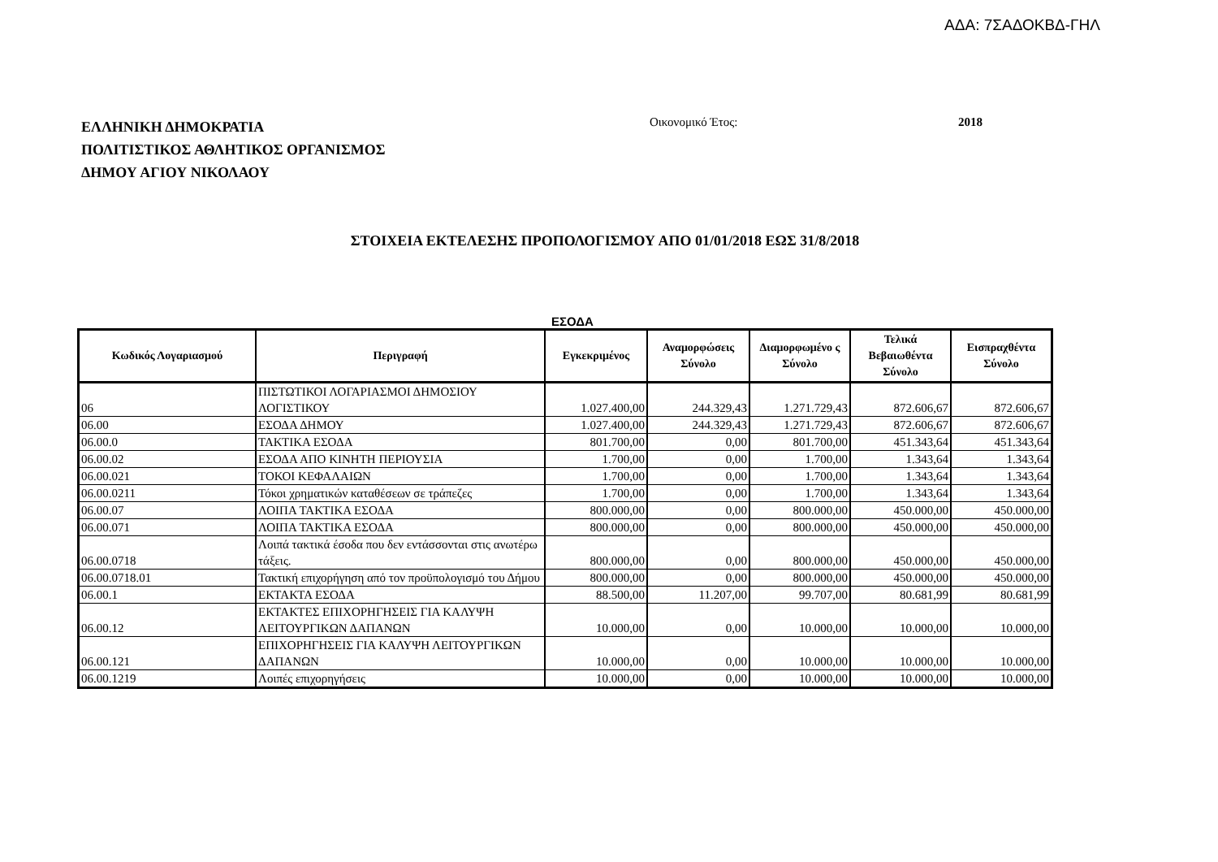ΑΔΑ: 7ΣΑΔΟΚΒΔ-ΓΗΛ
ΕΛΛΗΝΙΚΗ ΔΗΜΟΚΡΑΤΙΑ
ΠΟΛΙΤΙΣΤΙΚΟΣ ΑΘΛΗΤΙΚΟΣ ΟΡΓΑΝΙΣΜΟΣ
ΔΗΜΟΥ ΑΓΙΟΥ ΝΙΚΟΛΑΟΥ
Οικονομικό Έτος: 2018
ΣΤΟΙΧΕΙΑ ΕΚΤΕΛΕΣΗΣ ΠΡΟΠΟΛΟΓΙΣΜΟΥ ΑΠΟ 01/01/2018 ΕΩΣ 31/8/2018
ΕΣΟΔΑ
| Κωδικός Λογαριασμού | Περιγραφή | Εγκεκριμένος | Αναμορφώσεις Σύνολο | Διαμορφωμένο ς Σύνολο | Τελικά Βεβαιωθέντα Σύνολο | Εισπραχθέντα Σύνολο |
| --- | --- | --- | --- | --- | --- | --- |
| 06 | ΠΙΣΤΩΤΙΚΟΙ ΛΟΓΑΡΙΑΣΜΟΙ ΔΗΜΟΣΙΟΥ ΛΟΓΙΣΤΙΚΟΥ | 1.027.400,00 | 244.329,43 | 1.271.729,43 | 872.606,67 | 872.606,67 |
| 06.00 | ΕΣΟΔΑ ΔΗΜΟΥ | 1.027.400,00 | 244.329,43 | 1.271.729,43 | 872.606,67 | 872.606,67 |
| 06.00.0 | ΤΑΚΤΙΚΑ ΕΣΟΔΑ | 801.700,00 | 0,00 | 801.700,00 | 451.343,64 | 451.343,64 |
| 06.00.02 | ΕΣΟΔΑ ΑΠΟ ΚΙΝΗΤΗ ΠΕΡΙΟΥΣΙΑ | 1.700,00 | 0,00 | 1.700,00 | 1.343,64 | 1.343,64 |
| 06.00.021 | ΤΟΚΟΙ ΚΕΦΑΛΑΙΩΝ | 1.700,00 | 0,00 | 1.700,00 | 1.343,64 | 1.343,64 |
| 06.00.0211 | Τόκοι χρηματικών καταθέσεων σε τράπεζες | 1.700,00 | 0,00 | 1.700,00 | 1.343,64 | 1.343,64 |
| 06.00.07 | ΛΟΙΠΑ ΤΑΚΤΙΚΑ ΕΣΟΔΑ | 800.000,00 | 0,00 | 800.000,00 | 450.000,00 | 450.000,00 |
| 06.00.071 | ΛΟΙΠΑ ΤΑΚΤΙΚΑ ΕΣΟΔΑ | 800.000,00 | 0,00 | 800.000,00 | 450.000,00 | 450.000,00 |
| 06.00.0718 | Λοιπά τακτικά έσοδα που δεν εντάσσονται στις ανωτέρω τάξεις. | 800.000,00 | 0,00 | 800.000,00 | 450.000,00 | 450.000,00 |
| 06.00.0718.01 | Τακτική επιχορήγηση από τον προϋπολογισμό του Δήμου | 800.000,00 | 0,00 | 800.000,00 | 450.000,00 | 450.000,00 |
| 06.00.1 | ΕΚΤΑΚΤΑ ΕΣΟΔΑ | 88.500,00 | 11.207,00 | 99.707,00 | 80.681,99 | 80.681,99 |
| 06.00.12 | ΕΚΤΑΚΤΕΣ ΕΠΙΧΟΡΗΓΗΣΕΙΣ ΓΙΑ ΚΑΛΥΨΗ ΛΕΙΤΟΥΡΓΙΚΩΝ ΔΑΠΑΝΩΝ | 10.000,00 | 0,00 | 10.000,00 | 10.000,00 | 10.000,00 |
| 06.00.121 | ΕΠΙΧΟΡΗΓΗΣΕΙΣ ΓΙΑ ΚΑΛΥΨΗ ΛΕΙΤΟΥΡΓΙΚΩΝ ΔΑΠΑΝΩΝ | 10.000,00 | 0,00 | 10.000,00 | 10.000,00 | 10.000,00 |
| 06.00.1219 | Λοιπές επιχορηγήσεις | 10.000,00 | 0,00 | 10.000,00 | 10.000,00 | 10.000,00 |